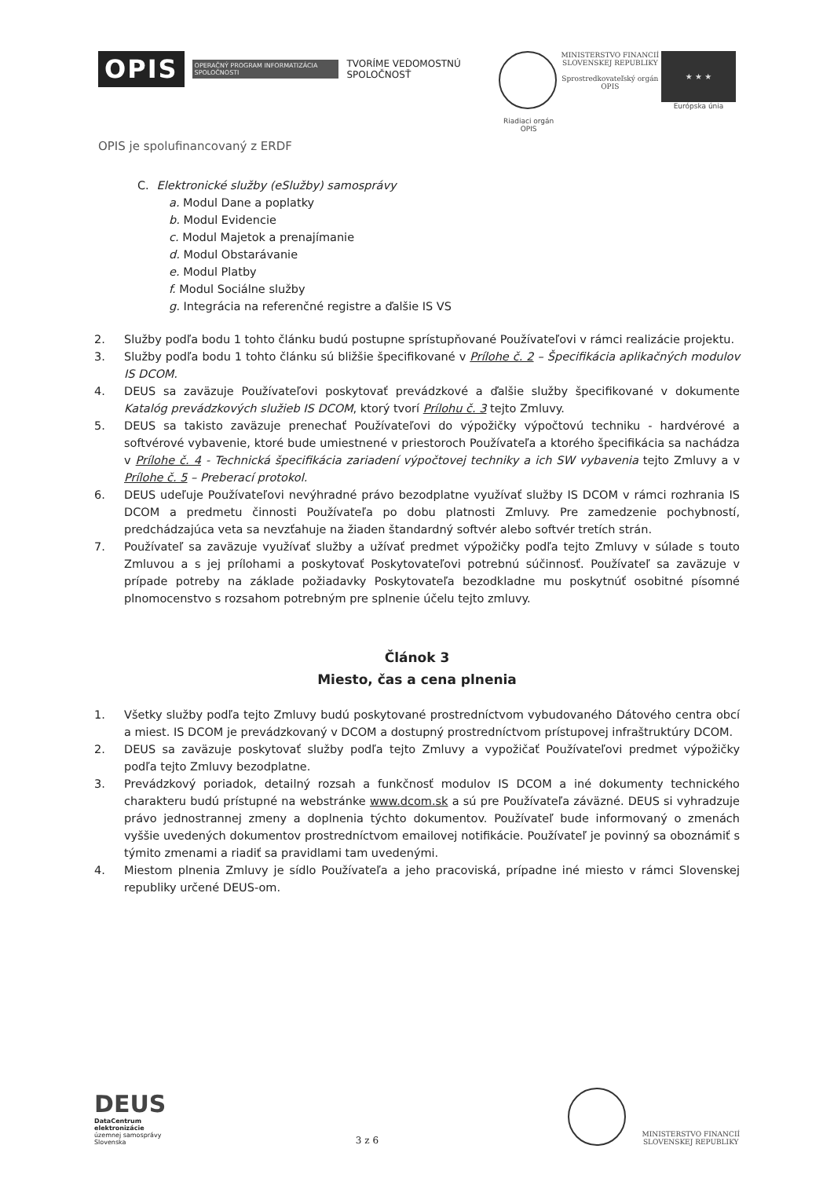OPIS
OPERAČNÝ PROGRAM INFORMATIZÁCIA SPOLOČNOSTI
TVORÍME VEDOMOSTNÚ SPOLOČNOSŤ
Riadiaci orgán OPIS MINISTERSTVO FINANCIÍ
SLOVENSKEJ REPUBLIKY
Sprostredkovateľský orgán OPIS
★ ★ ★
Európska únia
OPIS je spolufinancovaný z ERDF
C. Elektronické služby (eSlužby) samosprávy
a. Modul Dane a poplatky
b. Modul Evidencie
c. Modul Majetok a prenajímanie
d. Modul Obstarávanie
e. Modul Platby
f. Modul Sociálne služby
g. Integrácia na referenčné registre a ďalšie IS VS
2. Služby podľa bodu 1 tohto článku budú postupne sprístupňované Používateľovi v rámci realizácie projektu.
3. Služby podľa bodu 1 tohto článku sú bližšie špecifikované v Prílohe č. 2 – Špecifikácia aplikačných modulov IS DCOM.
4. DEUS sa zaväzuje Používateľovi poskytovať prevádzkové a ďalšie služby špecifikované v dokumente Katalóg prevádzkových služieb IS DCOM, ktorý tvorí Prílohu č. 3 tejto Zmluvy.
5. DEUS sa takisto zaväzuje prenechať Používateľovi do výpožičky výpočtovú techniku - hardvérové a softvérové vybavenie, ktoré bude umiestnené v priestoroch Používateľa a ktorého špecifikácia sa nachádza v Prílohe č. 4 - Technická špecifikácia zariadení výpočtovej techniky a ich SW vybavenia tejto Zmluvy a v Prílohe č. 5 – Preberací protokol.
6. DEUS udeľuje Používateľovi nevýhradné právo bezodplatne využívať služby IS DCOM v rámci rozhrania IS DCOM a predmetu činnosti Používateľa po dobu platnosti Zmluvy. Pre zamedzenie pochybností, predchádzajúca veta sa nevzťahuje na žiaden štandardný softvér alebo softvér tretích strán.
7. Používateľ sa zaväzuje využívať služby a užívať predmet výpožičky podľa tejto Zmluvy v súlade s touto Zmluvou a s jej prílohami a poskytovať Poskytovateľovi potrebnú súčinnosť. Používateľ sa zaväzuje v prípade potreby na základe požiadavky Poskytovateľa bezodkladne mu poskytnúť osobitné písomné plnomocenstvo s rozsahom potrebným pre splnenie účelu tejto zmluvy.
Článok 3
Miesto, čas a cena plnenia
1. Všetky služby podľa tejto Zmluvy budú poskytované prostredníctvom vybudovaného Dátového centra obcí a miest. IS DCOM je prevádzkovaný v DCOM a dostupný prostredníctvom prístupovej infraštruktúry DCOM.
2. DEUS sa zaväzuje poskytovať služby podľa tejto Zmluvy a vypožičať Používateľovi predmet výpožičky podľa tejto Zmluvy bezodplatne.
3. Prevádzkový poriadok, detailný rozsah a funkčnosť modulov IS DCOM a iné dokumenty technického charakteru budú prístupné na webstránke www.dcom.sk a sú pre Používateľa záväzné. DEUS si vyhradzuje právo jednostrannej zmeny a doplnenia týchto dokumentov. Používateľ bude informovaný o zmenách vyššie uvedených dokumentov prostredníctvom emailovej notifikácie. Používateľ je povinný sa oboznámiť s týmito zmenami a riadiť sa pravidlami tam uvedenými.
4. Miestom plnenia Zmluvy je sídlo Používateľa a jeho pracoviská, prípadne iné miesto v rámci Slovenskej republiky určené DEUS-om.
DEUS
DataCentrum
elektronizácie
územnej samosprávy
Slovenska
3 z 6
MINISTERSTVO FINANCIÍ
SLOVENSKEJ REPUBLIKY